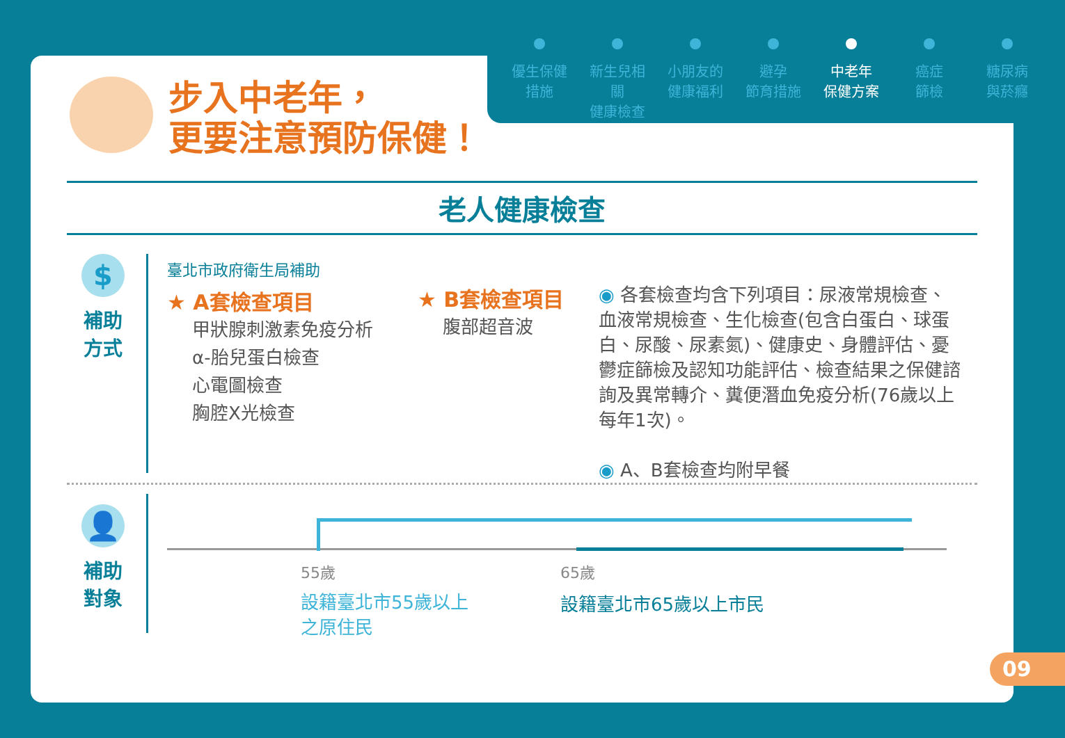優生保健
措施
新生兒相關
健康檢查
小朋友的
健康福利
避孕
節育措施
中老年
保健方案
癌症
篩檢
糖尿病
與菸癮
步入中老年，
更要注意預防保健！
老人健康檢查
$
補助
方式
臺北市政府衛生局補助
★ A套檢查項目
甲狀腺刺激素免疫分析
α-胎兒蛋白檢查
心電圖檢查
胸腔X光檢查
★ B套檢查項目
腹部超音波
◉ 各套檢查均含下列項目：尿液常規檢查、血液常規檢查、生化檢查(包含白蛋白、球蛋白、尿酸、尿素氮)、健康史、身體評估、憂鬱症篩檢及認知功能評估、檢查結果之保健諮詢及異常轉介、糞便潛血免疫分析(76歲以上每年1次)。
◉ A、B套檢查均附早餐
👤
補助
對象
55歲 65歲
設籍臺北市55歲以上
之原住民
設籍臺北市65歲以上市民
09